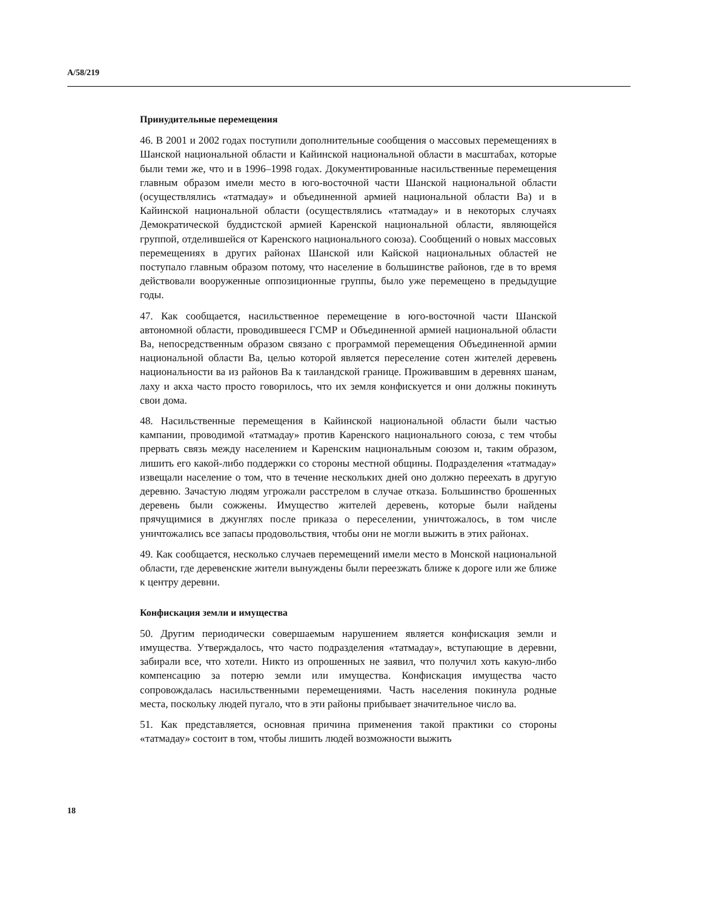A/58/219
Принудительные перемещения
46. В 2001 и 2002 годах поступили дополнительные сообщения о массовых перемещениях в Шанской национальной области и Кайинской национальной области в масштабах, которые были теми же, что и в 1996–1998 годах. Документированные насильственные перемещения главным образом имели место в юго-восточной части Шанской национальной области (осуществлялись «татмадау» и объединенной армией национальной области Ва) и в Кайинской национальной области (осуществлялись «татмадау» и в некоторых случаях Демократической буддистской армией Каренской национальной области, являющейся группой, отделившейся от Каренского национального союза). Сообщений о новых массовых перемещениях в других районах Шанской или Кайской национальных областей не поступало главным образом потому, что население в большинстве районов, где в то время действовали вооруженные оппозиционные группы, было уже перемещено в предыдущие годы.
47. Как сообщается, насильственное перемещение в юго-восточной части Шанской автономной области, проводившееся ГСМР и Объединенной армией национальной области Ва, непосредственным образом связано с программой перемещения Объединенной армии национальной области Ва, целью которой является переселение сотен жителей деревень национальности ва из районов Ва к таиландской границе. Проживавшим в деревнях шанам, лаху и акха часто просто говорилось, что их земля конфискуется и они должны покинуть свои дома.
48. Насильственные перемещения в Кайинской национальной области были частью кампании, проводимой «татмадау» против Каренского национального союза, с тем чтобы прервать связь между населением и Каренским национальным союзом и, таким образом, лишить его какой-либо поддержки со стороны местной общины. Подразделения «татмадау» извещали население о том, что в течение нескольких дней оно должно переехать в другую деревню. Зачастую людям угрожали расстрелом в случае отказа. Большинство брошенных деревень были сожжены. Имущество жителей деревень, которые были найдены прячущимися в джунглях после приказа о переселении, уничтожалось, в том числе уничтожались все запасы продовольствия, чтобы они не могли выжить в этих районах.
49. Как сообщается, несколько случаев перемещений имели место в Монской национальной области, где деревенские жители вынуждены были переезжать ближе к дороге или же ближе к центру деревни.
Конфискация земли и имущества
50. Другим периодически совершаемым нарушением является конфискация земли и имущества. Утверждалось, что часто подразделения «татмадау», вступающие в деревни, забирали все, что хотели. Никто из опрошенных не заявил, что получил хоть какую-либо компенсацию за потерю земли или имущества. Конфискация имущества часто сопровождалась насильственными перемещениями. Часть населения покинула родные места, поскольку людей пугало, что в эти районы прибывает значительное число ва.
51. Как представляется, основная причина применения такой практики со стороны «татмадау» состоит в том, чтобы лишить людей возможности выжить
18